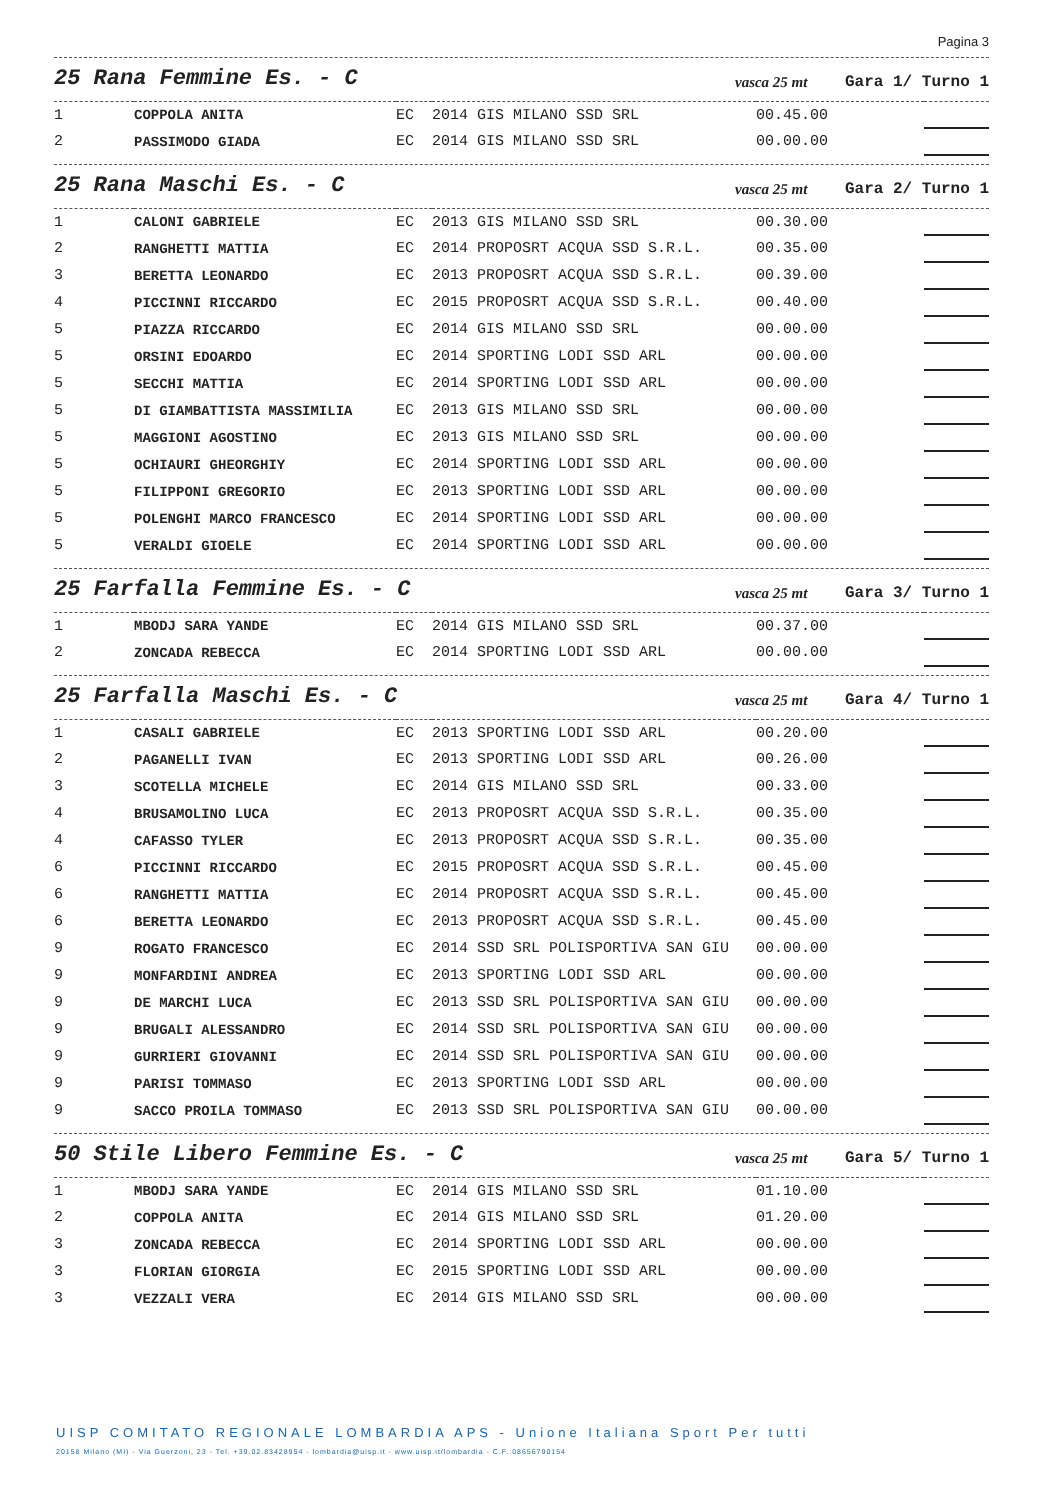Pagina 3
25 Rana Femmine Es. - C
vasca 25 mt Gara 1/ Turno 1
| 1 | COPPOLA ANITA | EC | 2014 GIS MILANO SSD SRL | 00.45.00 | |
| 2 | PASSIMODO GIADA | EC | 2014 GIS MILANO SSD SRL | 00.00.00 | |
25 Rana Maschi Es. - C
vasca 25 mt Gara 2/ Turno 1
| 1 | CALONI GABRIELE | EC | 2013 GIS MILANO SSD SRL | 00.30.00 | |
| 2 | RANGHETTI MATTIA | EC | 2014 PROPOSRT ACQUA SSD S.R.L. | 00.35.00 | |
| 3 | BERETTA LEONARDO | EC | 2013 PROPOSRT ACQUA SSD S.R.L. | 00.39.00 | |
| 4 | PICCINNI RICCARDO | EC | 2015 PROPOSRT ACQUA SSD S.R.L. | 00.40.00 | |
| 5 | PIAZZA RICCARDO | EC | 2014 GIS MILANO SSD SRL | 00.00.00 | |
| 5 | ORSINI EDOARDO | EC | 2014 SPORTING LODI SSD ARL | 00.00.00 | |
| 5 | SECCHI MATTIA | EC | 2014 SPORTING LODI SSD ARL | 00.00.00 | |
| 5 | DI GIAMBATTISTA MASSIMILIA | EC | 2013 GIS MILANO SSD SRL | 00.00.00 | |
| 5 | MAGGIONI AGOSTINO | EC | 2013 GIS MILANO SSD SRL | 00.00.00 | |
| 5 | OCHIAURI GHEORGHIY | EC | 2014 SPORTING LODI SSD ARL | 00.00.00 | |
| 5 | FILIPPONI GREGORIO | EC | 2013 SPORTING LODI SSD ARL | 00.00.00 | |
| 5 | POLENGHI MARCO FRANCESCO | EC | 2014 SPORTING LODI SSD ARL | 00.00.00 | |
| 5 | VERALDI GIOELE | EC | 2014 SPORTING LODI SSD ARL | 00.00.00 | |
25 Farfalla Femmine Es. - C
vasca 25 mt Gara 3/ Turno 1
| 1 | MBODJ SARA YANDE | EC | 2014 GIS MILANO SSD SRL | 00.37.00 | |
| 2 | ZONCADA REBECCA | EC | 2014 SPORTING LODI SSD ARL | 00.00.00 | |
25 Farfalla Maschi Es. - C
vasca 25 mt Gara 4/ Turno 1
| 1 | CASALI GABRIELE | EC | 2013 SPORTING LODI SSD ARL | 00.20.00 | |
| 2 | PAGANELLI IVAN | EC | 2013 SPORTING LODI SSD ARL | 00.26.00 | |
| 3 | SCOTELLA MICHELE | EC | 2014 GIS MILANO SSD SRL | 00.33.00 | |
| 4 | BRUSAMOLINO LUCA | EC | 2013 PROPOSRT ACQUA SSD S.R.L. | 00.35.00 | |
| 4 | CAFASSO TYLER | EC | 2013 PROPOSRT ACQUA SSD S.R.L. | 00.35.00 | |
| 6 | PICCINNI RICCARDO | EC | 2015 PROPOSRT ACQUA SSD S.R.L. | 00.45.00 | |
| 6 | RANGHETTI MATTIA | EC | 2014 PROPOSRT ACQUA SSD S.R.L. | 00.45.00 | |
| 6 | BERETTA LEONARDO | EC | 2013 PROPOSRT ACQUA SSD S.R.L. | 00.45.00 | |
| 9 | ROGATO FRANCESCO | EC | 2014 SSD SRL POLISPORTIVA SAN GIU | 00.00.00 | |
| 9 | MONFARDINI ANDREA | EC | 2013 SPORTING LODI SSD ARL | 00.00.00 | |
| 9 | DE MARCHI LUCA | EC | 2013 SSD SRL POLISPORTIVA SAN GIU | 00.00.00 | |
| 9 | BRUGALI ALESSANDRO | EC | 2014 SSD SRL POLISPORTIVA SAN GIU | 00.00.00 | |
| 9 | GURRIERI GIOVANNI | EC | 2014 SSD SRL POLISPORTIVA SAN GIU | 00.00.00 | |
| 9 | PARISI TOMMASO | EC | 2013 SPORTING LODI SSD ARL | 00.00.00 | |
| 9 | SACCO PROILA TOMMASO | EC | 2013 SSD SRL POLISPORTIVA SAN GIU | 00.00.00 | |
50 Stile Libero Femmine Es. - C
vasca 25 mt Gara 5/ Turno 1
| 1 | MBODJ SARA YANDE | EC | 2014 GIS MILANO SSD SRL | 01.10.00 | |
| 2 | COPPOLA ANITA | EC | 2014 GIS MILANO SSD SRL | 01.20.00 | |
| 3 | ZONCADA REBECCA | EC | 2014 SPORTING LODI SSD ARL | 00.00.00 | |
| 3 | FLORIAN GIORGIA | EC | 2015 SPORTING LODI SSD ARL | 00.00.00 | |
| 3 | VEZZALI VERA | EC | 2014 GIS MILANO SSD SRL | 00.00.00 | |
UISP COMITATO REGIONALE LOMBARDIA APS - Unione Italiana Sport Per tutti
20158 Milano (MI) - Via Guerzoni, 23 - Tel. +39.02.83428954 - lombardia@uisp.it - www.uisp.it/lombardia - C.F.:08656790154